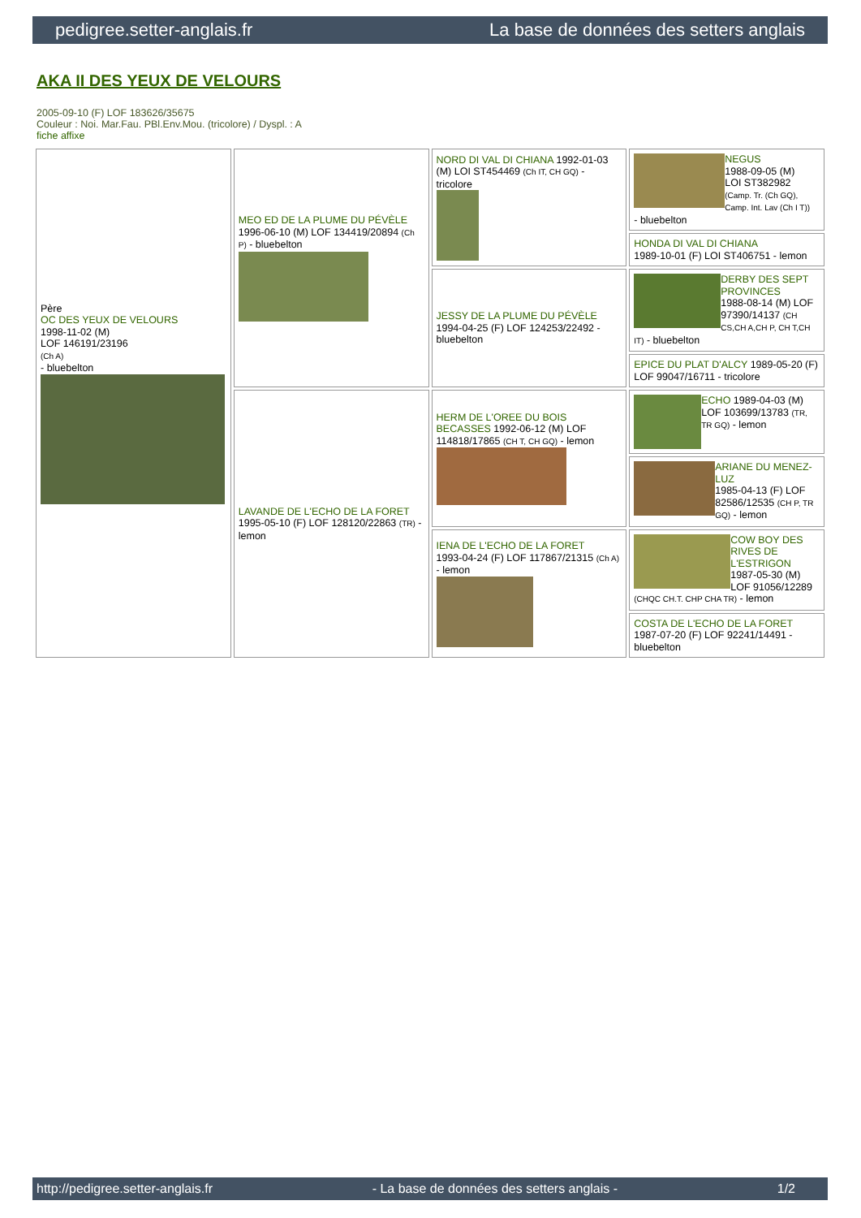pedigree.setter-anglais.fr La base de données des setters anglais
AKA II DES YEUX DE VELOURS
2005-09-10 (F) LOF 183626/35675
Couleur : Noi. Mar.Fau. PBl.Env.Mou. (tricolore) / Dyspl. : A
fiche affixe
| Père OC DES YEUX DE VELOURS 1998-11-02 (M) LOF 146191/23196 (Ch A) - bluebelton | MEO ED DE LA PLUME DU PÉVÈLE 1996-06-10 (M) LOF 134419/20894 (Ch P) - bluebelton | NORD DI VAL DI CHIANA 1992-01-03 (M) LOI ST454469 (Ch IT, CH GQ) - tricolore | NEGUS 1988-09-05 (M) LOI ST382982 (Camp. Tr. (Ch GQ), Camp. Int. Lav (Ch I T)) - bluebelton |
| | | | HONDA DI VAL DI CHIANA 1989-10-01 (F) LOI ST406751 - lemon |
| | | JESSY DE LA PLUME DU PÉVÈLE 1994-04-25 (F) LOF 124253/22492 - bluebelton | DERBY DES SEPT PROVINCES 1988-08-14 (M) LOF 97390/14137 (CH CS,CH A,CH P, CH T,CH IT) - bluebelton |
| | | | EPICE DU PLAT D'ALCY 1989-05-20 (F) LOF 99047/16711 - tricolore |
| | LAVANDE DE L'ECHO DE LA FORET 1995-05-10 (F) LOF 128120/22863 (TR) - lemon | HERM DE L'OREE DU BOIS BECASSES 1992-06-12 (M) LOF 114818/17865 (CH T, CH GQ) - lemon | ECHO 1989-04-03 (M) LOF 103699/13783 (TR, TR GQ) - lemon |
| | | | ARIANE DU MENEZ-LUZ 1985-04-13 (F) LOF 82586/12535 (CH P, TR GQ) - lemon |
| | | IENA DE L'ECHO DE LA FORET 1993-04-24 (F) LOF 117867/21315 (Ch A) - lemon | COW BOY DES RIVES DE L'ESTRIGON 1987-05-30 (M) LOF 91056/12289 (CHQC CH.T. CHP CHA TR) - lemon |
| | | | COSTA DE L'ECHO DE LA FORET 1987-07-20 (F) LOF 92241/14491 - bluebelton |
http://pedigree.setter-anglais.fr - La base de données des setters anglais - 1/2